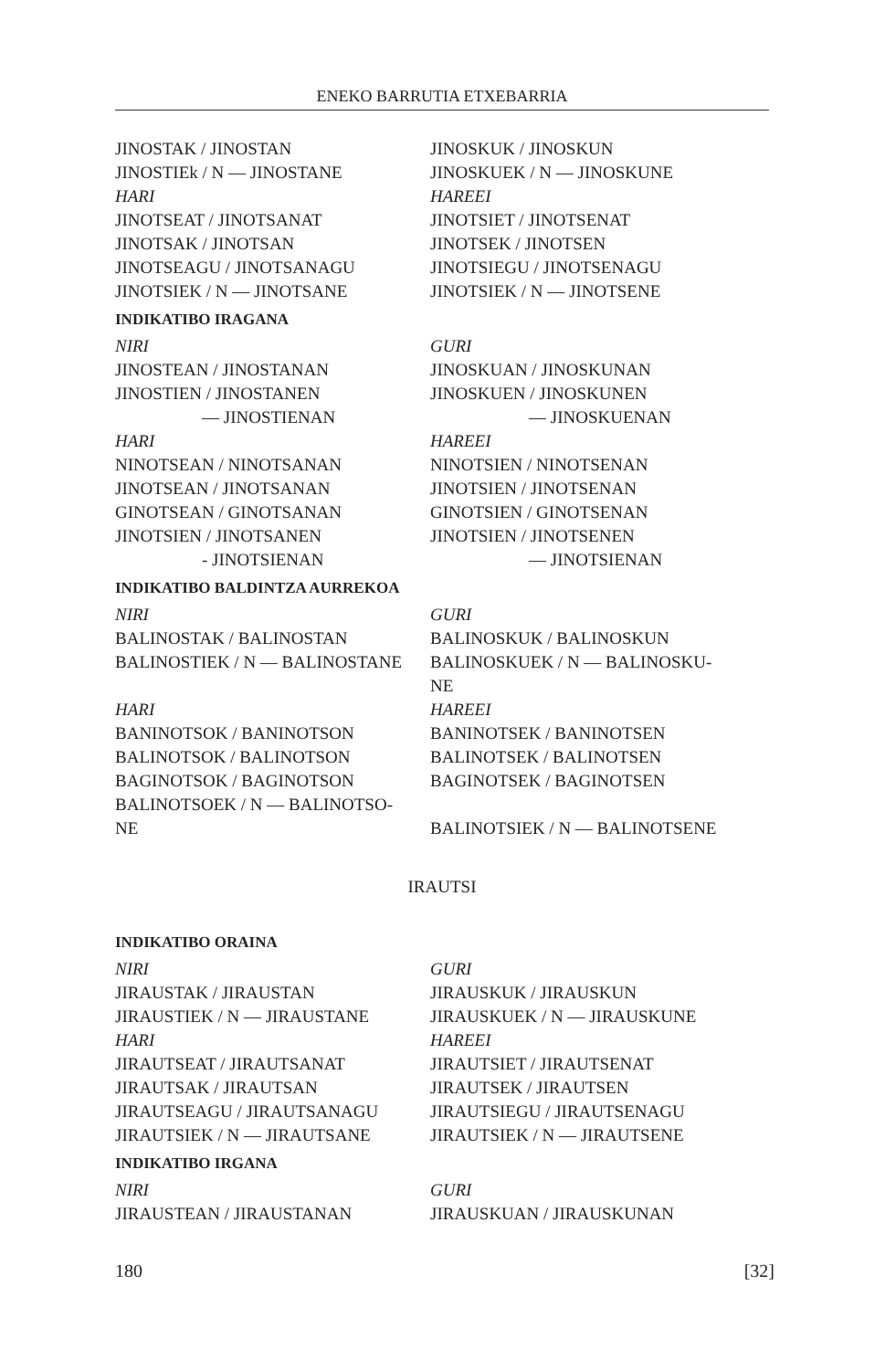ENEKO BARRUTIA ETXEBARRIA
JINOSTAK / JINOSTAN JINOSKUK / JINOSKUN
JINOSTIEk / N — JINOSTANE JINOSKUEK / N — JINOSKUNE
HARI HAREEI
JINOTSEAT / JINOTSANAT JINOTSIET / JINOTSENAT
JINOTSAK / JINOTSAN JINOTSEK / JINOTSEN
JINOTSEAGU / JINOTSANAGU JINOTSIEGU / JINOTSENAGU
JINOTSIEK / N — JINOTSANE JINOTSIEK / N — JINOTSENE
INDIKATIBO IRAGANA
NIRI GURI
JINOSTEAN / JINOSTANAN JINOSKUAN / JINOSKUNAN
JINOSTIEN / JINOSTANEN JINOSKUEN / JINOSKUNEN
— JINOSTIENAN — JINOSKUENAN
HARI HAREEI
NINOTSEAN / NINOTSANAN NINOTSIEN / NINOTSENAN
JINOTSEAN / JINOTSANAN JINOTSIEN / JINOTSENAN
GINOTSEAN / GINOTSANAN GINOTSIEN / GINOTSENAN
JINOTSIEN / JINOTSANEN JINOTSIEN / JINOTSENEN
- JINOTSIENAN — JINOTSIENAN
INDIKATIBO BALDINTZA AURREKOA
NIRI GURI
BALINOSTAK / BALINOSTAN BALINOSKUK / BALINOSKUN
BALINOSTIEK / N — BALINOSTANE BALINOSKUEK / N — BALINOSKU-
NE
HARI HAREEI
BANINOTSOK / BANINOTSON BANINOTSEK / BANINOTSEN
BALINOTSOK / BALINOTSON BALINOTSEK / BALINOTSEN
BAGINOTSOK / BAGINOTSON BAGINOTSEK / BAGINOTSEN
BALINOTSOEK / N — BALINOTSO-
NE
BALINOTSIEK / N — BALINOTSENE
IRAUTSI
INDIKATIBO ORAINA
NIRI GURI
JIRAUSTAK / JIRAUSTAN JIRAUSKUK / JIRAUSKUN
JIRAUSTIEK / N — JIRAUSTANE JIRAUSKUEK / N — JIRAUSKUNE
HARI HAREEI
JIRAUTSEAT / JIRAUTSANAT JIRAUTSIET / JIRAUTSENAT
JIRAUTSAK / JIRAUTSAN JIRAUTSEK / JIRAUTSEN
JIRAUTSEAGU / JIRAUTSANAGU JIRAUTSIEGU / JIRAUTSENAGU
JIRAUTSIEK / N — JIRAUTSANE JIRAUTSIEK / N — JIRAUTSENE
INDIKATIBO IRGANA
NIRI GURI
JIRAUSTEAN / JIRAUSTANAN JIRAUSKUAN / JIRAUSKUNAN
180 [32]